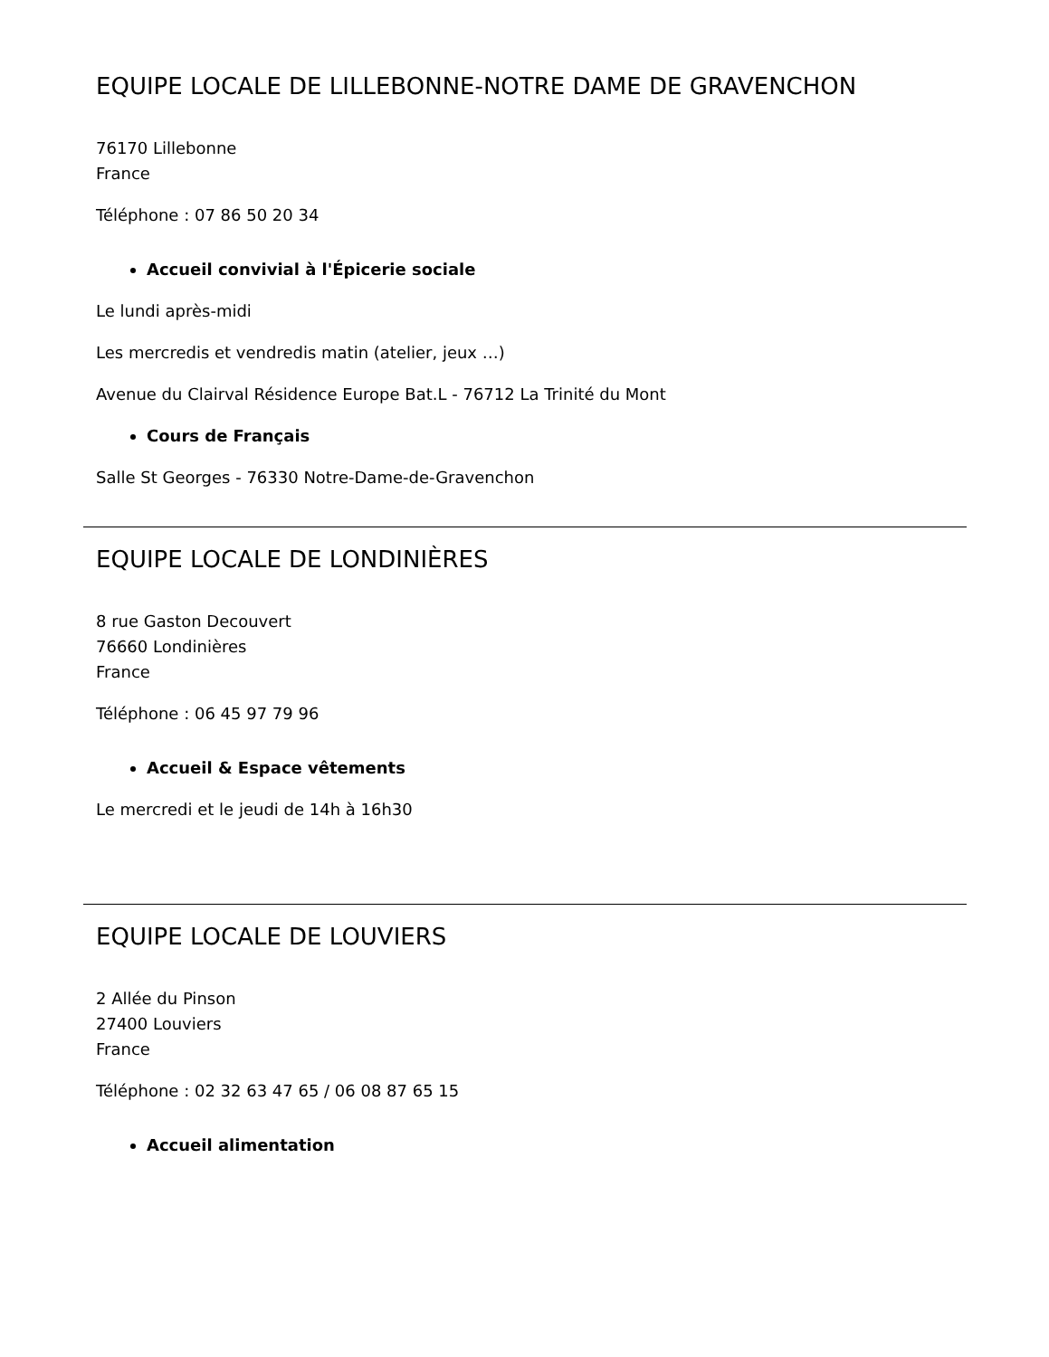EQUIPE LOCALE DE LILLEBONNE-NOTRE DAME DE GRAVENCHON
76170 Lillebonne
France
Téléphone : 07 86 50 20 34
Accueil convivial à l'Épicerie sociale
Le lundi après-midi
Les mercredis et vendredis matin (atelier, jeux …)
Avenue du Clairval Résidence Europe Bat.L - 76712 La Trinité du Mont
Cours de Français
Salle St Georges - 76330 Notre-Dame-de-Gravenchon
EQUIPE LOCALE DE LONDINIÈRES
8 rue Gaston Decouvert
76660 Londinières
France
Téléphone : 06 45 97 79 96
Accueil & Espace vêtements
Le mercredi et le jeudi de 14h à 16h30
EQUIPE LOCALE DE LOUVIERS
2 Allée du Pinson
27400 Louviers
France
Téléphone : 02 32 63 47 65 / 06 08 87 65 15
Accueil alimentation